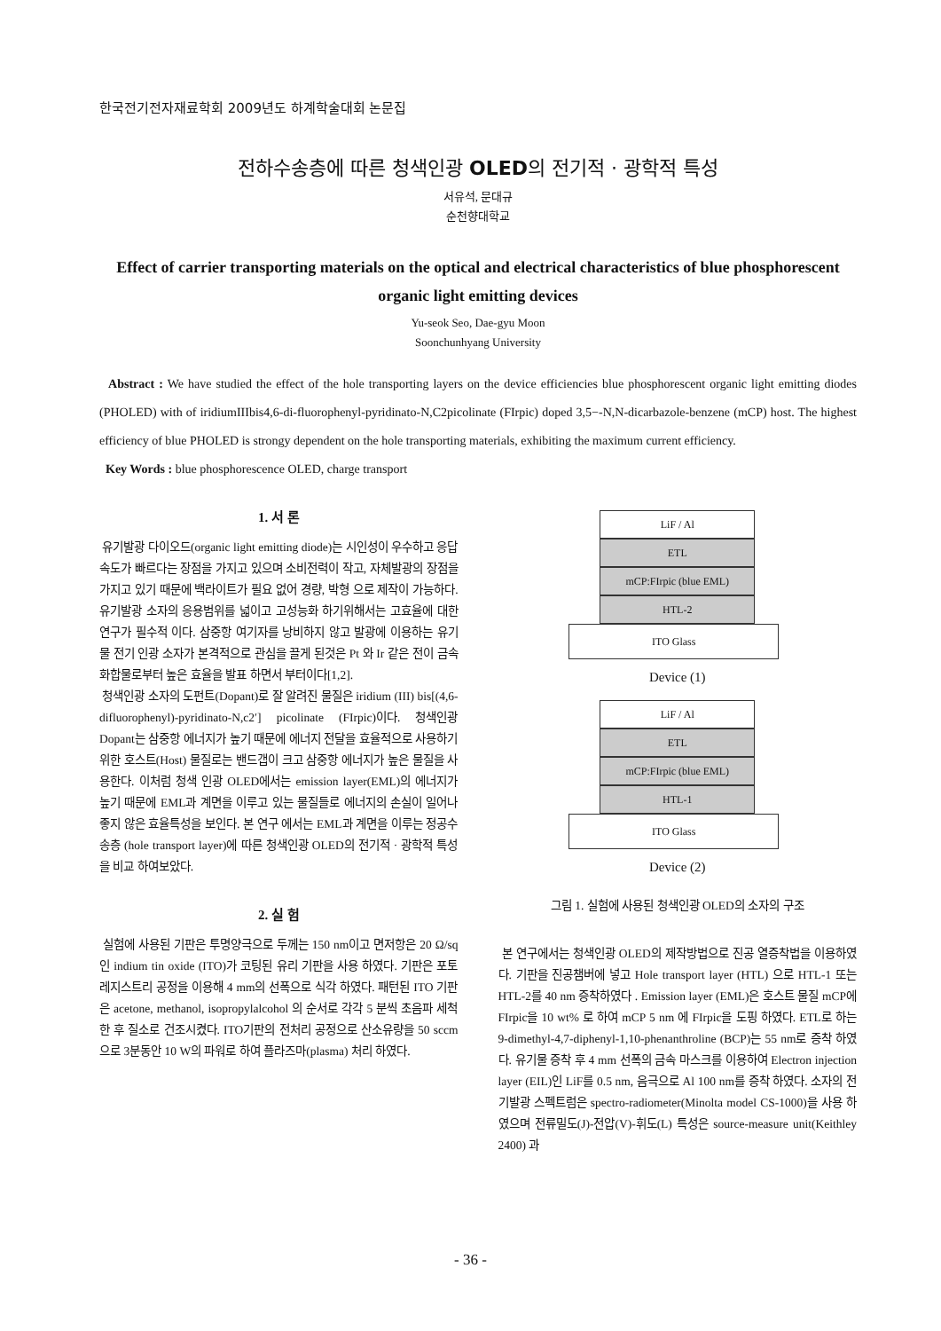한국전기전자재료학회 2009년도 하계학술대회 논문집
전하수송층에 따른 청색인광 OLED의 전기적 · 광학적 특성
서유석, 문대규
순천향대학교
Effect of carrier transporting materials on the optical and electrical characteristics of blue phosphorescent organic light emitting devices
Yu-seok Seo, Dae-gyu Moon
Soonchunhyang University
Abstract : We have studied the effect of the hole transporting layers on the device efficiencies blue phosphorescent organic light emitting diodes (PHOLED) with of iridiumIIIbis4,6-di-fluorophenyl-pyridinato-N,C2picolinate (FIrpic) doped 3,5−-N,N-dicarbazole-benzene (mCP) host. The highest efficiency of blue PHOLED is strongy dependent on the hole transporting materials, exhibiting the maximum current efficiency.
Key Words : blue phosphorescence OLED, charge transport
1. 서 론
유기발광 다이오드(organic light emitting diode)는 시인성이 우수하고 응답속도가 빠르다는 장점을 가지고 있으며 소비전력이 작고, 자체발광의 장점을 가지고 있기 때문에 백라이트가 필요 없어 경량, 박형 으로 제작이 가능하다. 유기발광 소자의 응용범위를 넓이고 고성능화 하기위해서는 고효율에 대한 연구가 필수적 이다. 삼중항 여기자를 낭비하지 않고 발광에 이용하는 유기물 전기 인광 소자가 본격적으로 관심을 끌게 된것은 Pt 와 Ir 같은 전이 금속 화합물로부터 높은 효율을 발표 하면서 부터이다[1,2].
청색인광 소자의 도펀트(Dopant)로 잘 알려진 물질은 iridium (III) bis[(4,6-difluorophenyl)-pyridinato-N,c2′] picolinate (FIrpic)이다. 청색인광 Dopant는 삼중항 에너지가 높기 때문에 에너지 전달을 효율적으로 사용하기 위한 호스트(Host) 물질로는 밴드갭이 크고 삼중항 에너지가 높은 물질을 사용한다. 이처럼 청색 인광 OLED에서는 emission layer(EML)의 에너지가 높기 때문에 EML과 계면을 이루고 있는 물질들로 에너지의 손실이 일어나 좋지 않은 효율특성을 보인다. 본 연구 에서는 EML과 계면을 이루는 정공수송층 (hole transport layer)에 따른 청색인광 OLED의 전기적 · 광학적 특성을 비교 하여보았다.
2. 실 험
실험에 사용된 기판은 투명양극으로 두께는 150 nm이고 면저항은 20 Ω/sq 인 indium tin oxide (ITO)가 코팅된 유리 기판을 사용 하였다. 기판은 포토 레지스트리 공정을 이용해 4 mm의 선폭으로 식각 하였다. 패턴된 ITO 기판은 acetone, methanol, isopropylalcohol 의 순서로 각각 5 분씩 초음파 세척한 후 질소로 건조시켰다. ITO기판의 전처리 공정으로 산소유량을 50 sccm 으로 3분동안 10 W의 파워로 하여 플라즈마(plasma) 처리 하였다.
LiF / Al
ETL
mCP:FIrpic (blue EML)
HTL-2
ITO Glass
Device (1)
LiF / Al
ETL
mCP:FIrpic (blue EML)
HTL-1
ITO Glass
Device (2)
그림 1. 실험에 사용된 청색인광 OLED의 소자의 구조
본 연구에서는 청색인광 OLED의 제작방법으로 진공 열증착법을 이용하였다. 기판을 진공챔버에 넣고 Hole transport layer (HTL) 으로 HTL-1 또는 HTL-2를 40 nm 증착하였다 . Emission layer (EML)은 호스트 물질 mCP에 FIrpic을 10 wt% 로 하여 mCP 5 nm 에 FIrpic을 도핑 하였다. ETL로 하는 9-dimethyl-4,7-diphenyl-1,10-phenanthroline (BCP)는 55 nm로 증착 하였다. 유기물 증착 후 4 mm 선폭의 금속 마스크를 이용하여 Electron injection layer (EIL)인 LiF를 0.5 nm, 음극으로 Al 100 nm를 증착 하였다. 소자의 전기발광 스펙트럼은 spectro-radiometer(Minolta model CS-1000)을 사용 하였으며 전류밀도(J)-전압(V)-휘도(L) 특성은 source-measure unit(Keithley 2400) 과
- 36 -